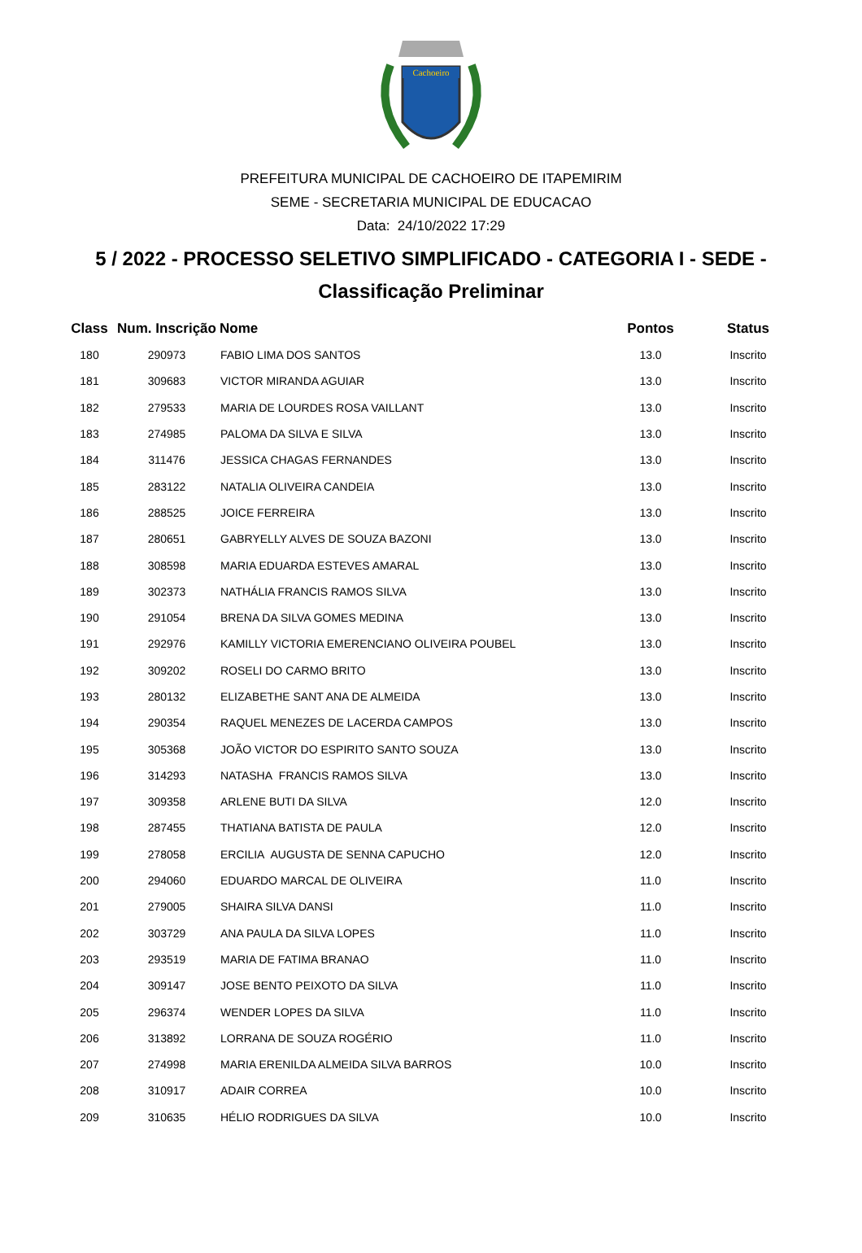Cachoeiro
PREFEITURA MUNICIPAL DE CACHOEIRO DE ITAPEMIRIM
SEME - SECRETARIA MUNICIPAL DE EDUCACAO
Data: 24/10/2022 17:29
5 / 2022 - PROCESSO SELETIVO SIMPLIFICADO - CATEGORIA I - SEDE -
Classificação Preliminar
| Class | Num. Inscrição | Nome | Pontos | Status |
| --- | --- | --- | --- | --- |
| 180 | 290973 | FABIO LIMA DOS SANTOS | 13.0 | Inscrito |
| 181 | 309683 | VICTOR MIRANDA AGUIAR | 13.0 | Inscrito |
| 182 | 279533 | MARIA DE LOURDES ROSA VAILLANT | 13.0 | Inscrito |
| 183 | 274985 | PALOMA DA SILVA E SILVA | 13.0 | Inscrito |
| 184 | 311476 | JESSICA CHAGAS FERNANDES | 13.0 | Inscrito |
| 185 | 283122 | NATALIA OLIVEIRA CANDEIA | 13.0 | Inscrito |
| 186 | 288525 | JOICE FERREIRA | 13.0 | Inscrito |
| 187 | 280651 | GABRYELLY ALVES DE SOUZA BAZONI | 13.0 | Inscrito |
| 188 | 308598 | MARIA EDUARDA ESTEVES AMARAL | 13.0 | Inscrito |
| 189 | 302373 | NATHÁLIA FRANCIS RAMOS SILVA | 13.0 | Inscrito |
| 190 | 291054 | BRENA DA SILVA GOMES MEDINA | 13.0 | Inscrito |
| 191 | 292976 | KAMILLY VICTORIA EMERENCIANO OLIVEIRA POUBEL | 13.0 | Inscrito |
| 192 | 309202 | ROSELI DO CARMO BRITO | 13.0 | Inscrito |
| 193 | 280132 | ELIZABETHE SANT ANA DE ALMEIDA | 13.0 | Inscrito |
| 194 | 290354 | RAQUEL MENEZES DE LACERDA CAMPOS | 13.0 | Inscrito |
| 195 | 305368 | JOÃO VICTOR DO ESPIRITO SANTO SOUZA | 13.0 | Inscrito |
| 196 | 314293 | NATASHA FRANCIS RAMOS SILVA | 13.0 | Inscrito |
| 197 | 309358 | ARLENE BUTI DA SILVA | 12.0 | Inscrito |
| 198 | 287455 | THATIANA BATISTA DE PAULA | 12.0 | Inscrito |
| 199 | 278058 | ERCILIA AUGUSTA DE SENNA CAPUCHO | 12.0 | Inscrito |
| 200 | 294060 | EDUARDO MARCAL DE OLIVEIRA | 11.0 | Inscrito |
| 201 | 279005 | SHAIRA SILVA DANSI | 11.0 | Inscrito |
| 202 | 303729 | ANA PAULA DA SILVA LOPES | 11.0 | Inscrito |
| 203 | 293519 | MARIA DE FATIMA BRANAO | 11.0 | Inscrito |
| 204 | 309147 | JOSE BENTO PEIXOTO DA SILVA | 11.0 | Inscrito |
| 205 | 296374 | WENDER LOPES DA SILVA | 11.0 | Inscrito |
| 206 | 313892 | LORRANA DE SOUZA ROGÉRIO | 11.0 | Inscrito |
| 207 | 274998 | MARIA ERENILDA ALMEIDA SILVA BARROS | 10.0 | Inscrito |
| 208 | 310917 | ADAIR CORREA | 10.0 | Inscrito |
| 209 | 310635 | HÉLIO RODRIGUES DA SILVA | 10.0 | Inscrito |